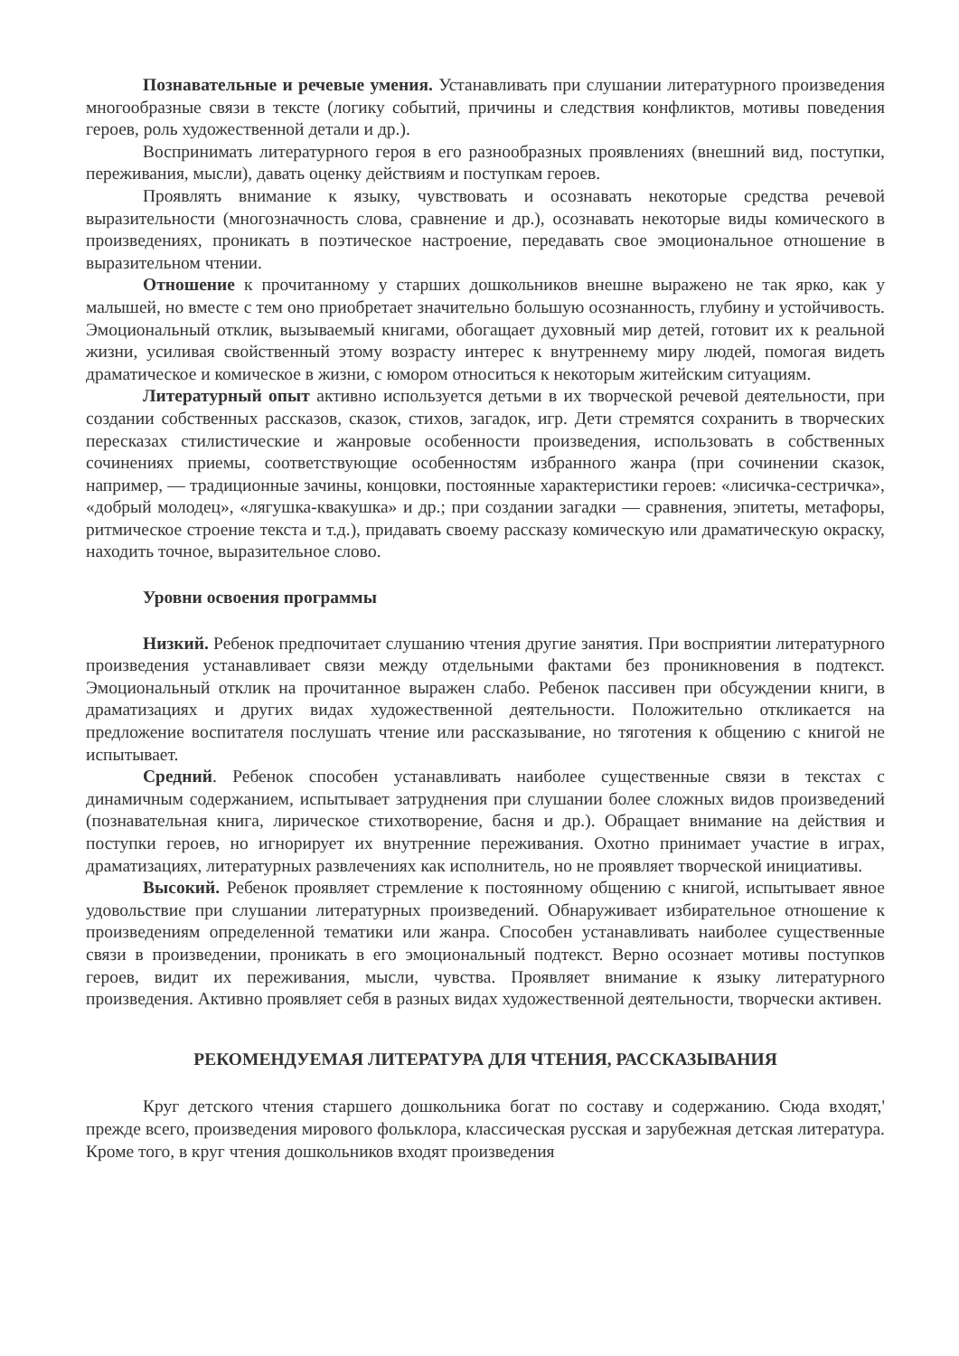Познавательные и речевые умения. Устанавливать при слушании литературного произведения многообразные связи в тексте (логику событий, причины и следствия конфликтов, мотивы поведения героев, роль художественной детали и др.).
Воспринимать литературного героя в его разнообразных проявлениях (внешний вид, поступки, переживания, мысли), давать оценку действиям и поступкам героев.
Проявлять внимание к языку, чувствовать и осознавать некоторые средства речевой выразительности (многозначность слова, сравнение и др.), осознавать некоторые виды комического в произведениях, проникать в поэтическое настроение, передавать свое эмоциональное отношение в выразительном чтении.
Отношение к прочитанному у старших дошкольников внешне выражено не так ярко, как у малышей, но вместе с тем оно приобретает значительно большую осознанность, глубину и устойчивость. Эмоциональный отклик, вызываемый книгами, обогащает духовный мир детей, готовит их к реальной жизни, усиливая свойственный этому возрасту интерес к внутреннему миру людей, помогая видеть драматическое и комическое в жизни, с юмором относиться к некоторым житейским ситуациям.
Литературный опыт активно используется детьми в их творческой речевой деятельности, при создании собственных рассказов, сказок, стихов, загадок, игр. Дети стремятся сохранить в творческих пересказах стилистические и жанровые особенности произведения, использовать в собственных сочинениях приемы, соответствующие особенностям избранного жанра (при сочинении сказок, например, — традиционные зачины, концовки, постоянные характеристики героев: «лисичка-сестричка», «добрый молодец», «лягушка-квакушка» и др.; при создании загадки — сравнения, эпитеты, метафоры, ритмическое строение текста и т.д.), придавать своему рассказу комическую или драматическую окраску, находить точное, выразительное слово.
Уровни освоения программы
Низкий. Ребенок предпочитает слушанию чтения другие занятия. При восприятии литературного произведения устанавливает связи между отдельными фактами без проникновения в подтекст. Эмоциональный отклик на прочитанное выражен слабо. Ребенок пассивен при обсуждении книги, в драматизациях и других видах художественной деятельности. Положительно откликается на предложение воспитателя послушать чтение или рассказывание, но тяготения к общению с книгой не испытывает.
Средний. Ребенок способен устанавливать наиболее существенные связи в текстах с динамичным содержанием, испытывает затруднения при слушании более сложных видов произведений (познавательная книга, лирическое стихотворение, басня и др.). Обращает внимание на действия и поступки героев, но игнорирует их внутренние переживания. Охотно принимает участие в играх, драматизациях, литературных развлечениях как исполнитель, но не проявляет творческой инициативы.
Высокий. Ребенок проявляет стремление к постоянному общению с книгой, испытывает явное удовольствие при слушании литературных произведений. Обнаруживает избирательное отношение к произведениям определенной тематики или жанра. Способен устанавливать наиболее существенные связи в произведении, проникать в его эмоциональный подтекст. Верно осознает мотивы поступков героев, видит их переживания, мысли, чувства. Проявляет внимание к языку литературного произведения. Активно проявляет себя в разных видах художественной деятельности, творчески активен.
РЕКОМЕНДУЕМАЯ ЛИТЕРАТУРА ДЛЯ ЧТЕНИЯ, РАССКАЗЫВАНИЯ
Круг детского чтения старшего дошкольника богат по составу и содержанию. Сюда входят,' прежде всего, произведения мирового фольклора, классическая русская и зарубежная детская литература. Кроме того, в круг чтения дошкольников входят произведения